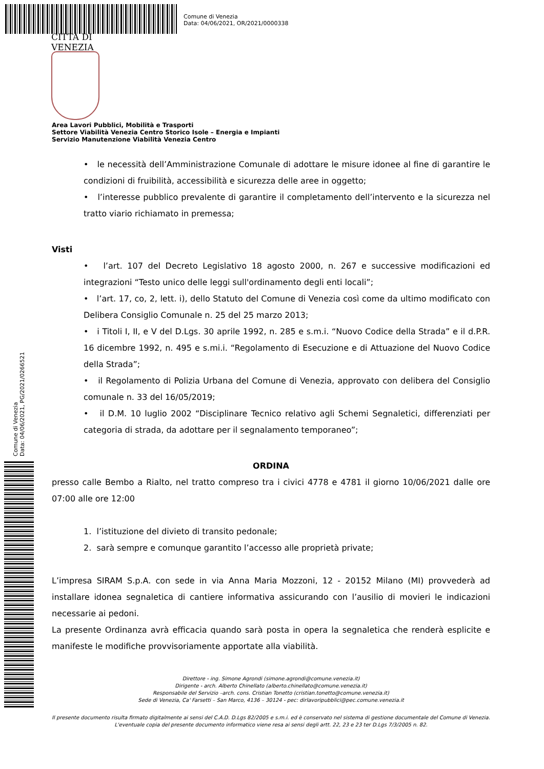Comune di Venezia
Data: 04/06/2021, OR/2021/0000338
CITTÀ DI
VENEZIA
Comune di Venezia
Data: 04/06/2021, PG/2021/0266521
Area Lavori Pubblici, Mobilità e Trasporti
Settore Viabilità Venezia Centro Storico Isole – Energia e Impianti
Servizio Manutenzione Viabilità Venezia Centro
• le necessità dell’Amministrazione Comunale di adottare le misure idonee al fine di garantire le condizioni di fruibilità, accessibilità e sicurezza delle aree in oggetto;
• l’interesse pubblico prevalente di garantire il completamento dell’intervento e la sicurezza nel tratto viario richiamato in premessa;
Visti
• l’art. 107 del Decreto Legislativo 18 agosto 2000, n. 267 e successive modificazioni ed integrazioni “Testo unico delle leggi sull'ordinamento degli enti locali”;
• l’art. 17, co, 2, lett. i), dello Statuto del Comune di Venezia così come da ultimo modificato con Delibera Consiglio Comunale n. 25 del 25 marzo 2013;
• i Titoli I, II, e V del D.Lgs. 30 aprile 1992, n. 285 e s.m.i. “Nuovo Codice della Strada” e il d.P.R. 16 dicembre 1992, n. 495 e s.mi.i. “Regolamento di Esecuzione e di Attuazione del Nuovo Codice della Strada”;
• il Regolamento di Polizia Urbana del Comune di Venezia, approvato con delibera del Consiglio comunale n. 33 del 16/05/2019;
• il D.M. 10 luglio 2002 “Disciplinare Tecnico relativo agli Schemi Segnaletici, differenziati per categoria di strada, da adottare per il segnalamento temporaneo”;
ORDINA
presso calle Bembo a Rialto, nel tratto compreso tra i civici 4778 e 4781 il giorno 10/06/2021 dalle ore 07:00 alle ore 12:00
1. l’istituzione del divieto di transito pedonale;
2. sarà sempre e comunque garantito l’accesso alle proprietà private;
L’impresa SIRAM S.p.A. con sede in via Anna Maria Mozzoni, 12 - 20152 Milano (MI) provvederà ad installare idonea segnaletica di cantiere informativa assicurando con l’ausilio di movieri le indicazioni necessarie ai pedoni.
La presente Ordinanza avrà efficacia quando sarà posta in opera la segnaletica che renderà esplicite e manifeste le modifiche provvisoriamente apportate alla viabilità.
Direttore - ing. Simone Agrondi (simone.agrondi@comune.venezia.it)
Dirigente - arch. Alberto Chinellato (alberto.chinellato@comune.venezia.it)
Responsabile del Servizio –arch. cons. Cristian Tonetto (cristian.tonetto@comune.venezia.it)
Sede di Venezia, Ca' Farsetti – San Marco, 4136 – 30124 - pec: dirlavoripubblici@pec.comune.venezia.it
Il presente documento risulta firmato digitalmente ai sensi del C.A.D. D.Lgs 82/2005 e s.m.i. ed è conservato nel sistema di gestione documentale del Comune di Venezia. L'eventuale copia del presente documento informatico viene resa ai sensi degli artt. 22, 23 e 23 ter D.Lgs 7/3/2005 n. 82.